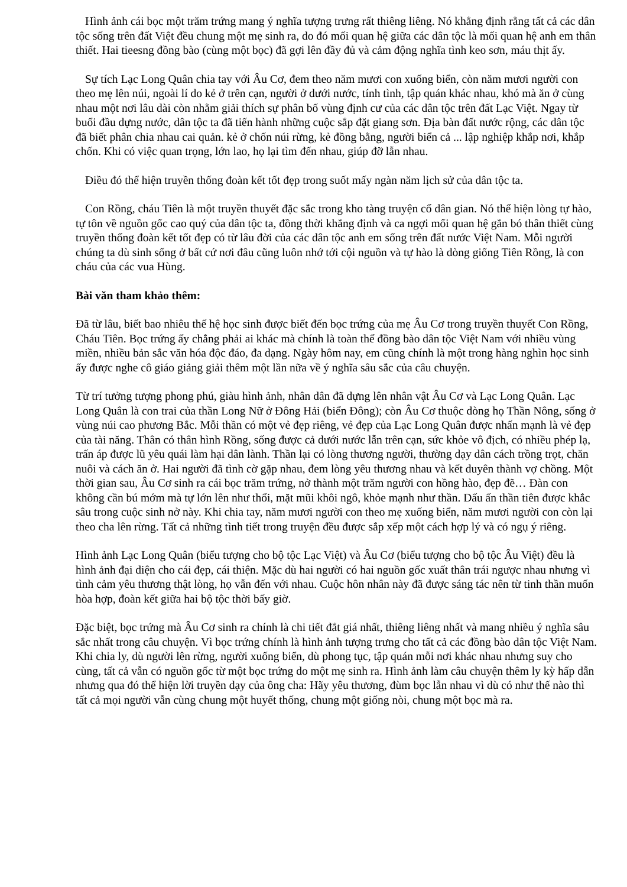Hình ảnh cái bọc một trăm trứng mang ý nghĩa tượng trưng rất thiêng liêng. Nó khẳng định rằng tất cả các dân tộc sống trên đất Việt đều chung một mẹ sinh ra, do đó mối quan hệ giữa các dân tộc là mối quan hệ anh em thân thiết. Hai tieesng đồng bào (cùng một bọc) đã gợi lên đầy đủ và cảm động nghĩa tình keo sơn, máu thịt ấy.
Sự tích Lạc Long Quân chia tay với Âu Cơ, đem theo năm mươi con xuống biển, còn năm mươi người con theo mẹ lên núi, ngoài lí do kẻ ở trên cạn, người ở dưới nước, tính tình, tập quán khác nhau, khó mà ăn ở cùng nhau một nơi lâu dài còn nhằm giải thích sự phân bố vùng định cư của các dân tộc trên đất Lạc Việt. Ngay từ buổi đầu dựng nước, dân tộc ta đã tiến hành những cuộc sắp đặt giang sơn. Địa bàn đất nước rộng, các dân tộc đã biết phân chia nhau cai quản. kẻ ở chốn núi rừng, kẻ đồng bằng, người biển cả ... lập nghiệp khắp nơi, khắp chốn. Khi có việc quan trọng, lớn lao, họ lại tìm đến nhau, giúp đỡ lẫn nhau.
Điều đó thể hiện truyền thống đoàn kết tốt đẹp trong suốt mấy ngàn năm lịch sử của dân tộc ta.
Con Rồng, cháu Tiên là một truyền thuyết đặc sắc trong kho tàng truyện cổ dân gian. Nó thể hiện lòng tự hào, tự tôn về nguồn gốc cao quý của dân tộc ta, đồng thời khẳng định và ca ngợi mối quan hệ gắn bó thân thiết cùng truyền thống đoàn kết tốt đẹp có từ lâu đời của các dân tộc anh em sống trên đất nước Việt Nam. Mỗi người chúng ta dù sinh sống ở bất cứ nơi đâu cũng luôn nhớ tới cội nguồn và tự hào là dòng giống Tiên Rồng, là con cháu của các vua Hùng.
Bài văn tham khảo thêm:
Đã từ lâu, biết bao nhiêu thế hệ học sinh được biết đến bọc trứng của mẹ Âu Cơ trong truyền thuyết Con Rồng, Cháu Tiên. Bọc trứng ấy chẳng phải ai khác mà chính là toàn thể đồng bào dân tộc Việt Nam với nhiều vùng miền, nhiều bản sắc văn hóa độc đáo, đa dạng. Ngày hôm nay, em cũng chính là một trong hàng nghìn học sinh ấy được nghe cô giáo giảng giải thêm một lần nữa về ý nghĩa sâu sắc của câu chuyện.
Từ trí tưởng tượng phong phú, giàu hình ảnh, nhân dân đã dựng lên nhân vật Âu Cơ và Lạc Long Quân. Lạc Long Quân là con trai của thần Long Nữ ở Đông Hải (biển Đông); còn Âu Cơ thuộc dòng họ Thần Nông, sống ở vùng núi cao phương Bắc. Mỗi thần có một vẻ đẹp riêng, vẻ đẹp của Lạc Long Quân được nhấn mạnh là vẻ đẹp của tài năng. Thân có thân hình Rồng, sống được cả dưới nước lẫn trên cạn, sức khỏe vô địch, có nhiều phép lạ, trấn áp được lũ yêu quái làm hại dân lành. Thần lại có lòng thương người, thường dạy dân cách trồng trọt, chăn nuôi và cách ăn ở. Hai người đã tình cờ gặp nhau, đem lòng yêu thương nhau và kết duyên thành vợ chồng. Một thời gian sau, Âu Cơ sinh ra cái bọc trăm trứng, nở thành một trăm người con hồng hào, đẹp đẽ… Đàn con không cần bú mớm mà tự lớn lên như thổi, mặt mũi khôi ngô, khỏe mạnh như thần. Dấu ấn thần tiên được khắc sâu trong cuộc sinh nở này. Khi chia tay, năm mươi người con theo mẹ xuống biển, năm mươi người con còn lại theo cha lên rừng. Tất cả những tình tiết trong truyện đều được sắp xếp một cách hợp lý và có ngụ ý riêng.
Hình ảnh Lạc Long Quân (biểu tượng cho bộ tộc Lạc Việt) và Âu Cơ (biểu tượng cho bộ tộc Âu Việt) đều là hình ảnh đại diện cho cái đẹp, cái thiện. Mặc dù hai người có hai nguồn gốc xuất thân trái ngược nhau nhưng vì tình cảm yêu thương thật lòng, họ vẫn đến với nhau. Cuộc hôn nhân này đã được sáng tác nên từ tinh thần muốn hòa hợp, đoàn kết giữa hai bộ tộc thời bấy giờ.
Đặc biệt, bọc trứng mà Âu Cơ sinh ra chính là chi tiết đắt giá nhất, thiêng liêng nhất và mang nhiều ý nghĩa sâu sắc nhất trong câu chuyện. Vì bọc trứng chính là hình ảnh tượng trưng cho tất cả các đồng bào dân tộc Việt Nam. Khi chia ly, dù người lên rừng, người xuống biển, dù phong tục, tập quán mỗi nơi khác nhau nhưng suy cho cùng, tất cả vẫn có nguồn gốc từ một bọc trứng do một mẹ sinh ra. Hình ảnh làm câu chuyện thêm ly kỳ hấp dẫn nhưng qua đó thể hiện lời truyền dạy của ông cha: Hãy yêu thương, đùm bọc lẫn nhau vì dù có như thế nào thì tất cả mọi người vẫn cùng chung một huyết thống, chung một giống nòi, chung một bọc mà ra.